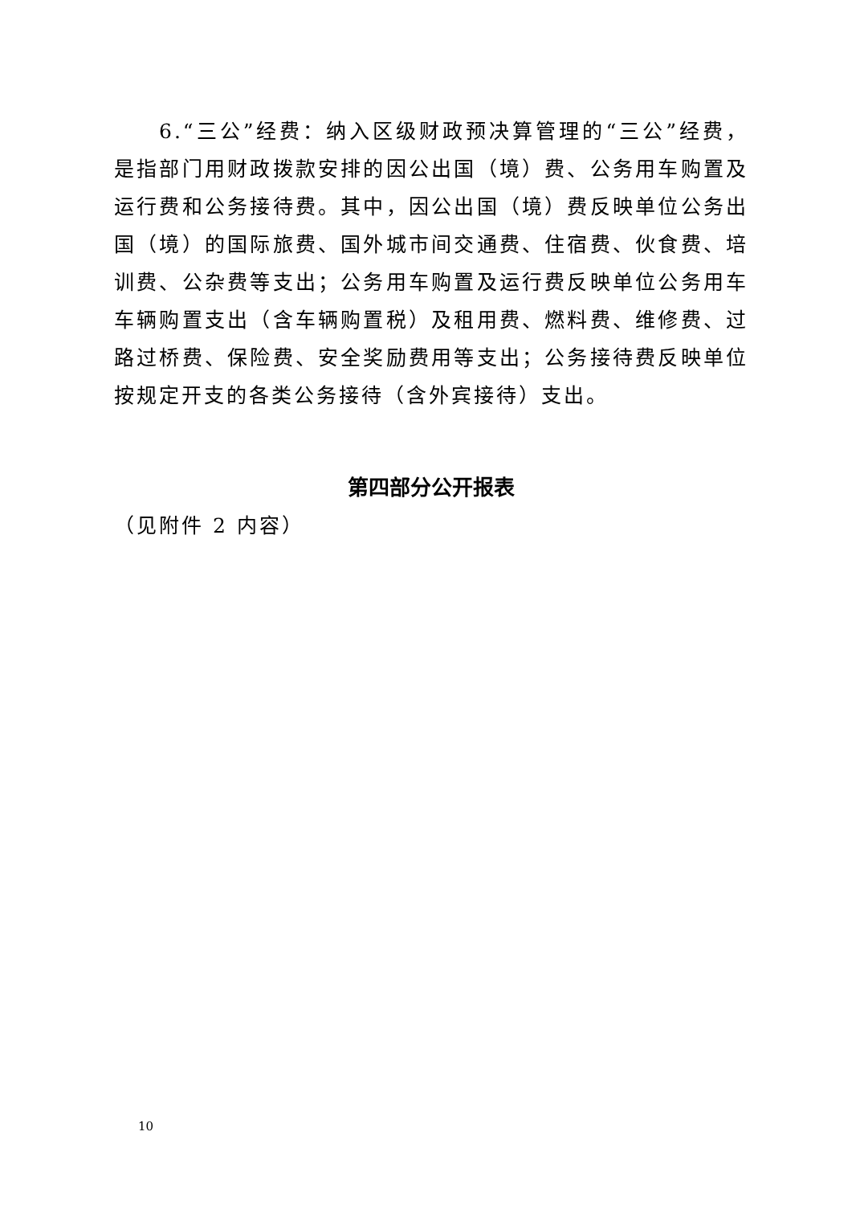6.“三公”经费：纳入区级财政预决算管理的“三公”经费，是指部门用财政拨款安排的因公出国（境）费、公务用车购置及运行费和公务接待费。其中，因公出国（境）费反映单位公务出国（境）的国际旅费、国外城市间交通费、住宿费、伙食费、培训费、公杂费等支出；公务用车购置及运行费反映单位公务用车车辆购置支出（含车辆购置税）及租用费、燃料费、维修费、过路过桥费、保险费、安全奖励费用等支出；公务接待费反映单位按规定开支的各类公务接待（含外宾接待）支出。
第四部分公开报表
（见附件 2 内容）
10